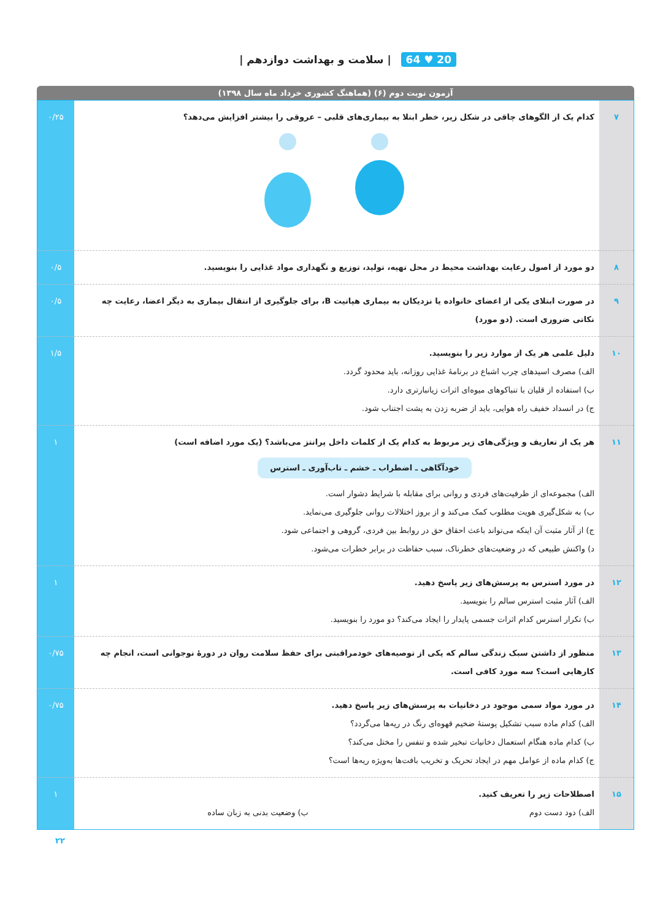20 ♥ 64 | سلامت و بهداشت دوازدهم |
آزمون نوبت دوم (۶) (هماهنگ کشوری خرداد ماه سال ۱۳۹۸)
| ۷ | کدام یک از الگوهای چاقی در شکل زیر، خطر ابتلا به بیماری‌های قلبی – عروقی را بیشتر افزایش می‌دهد؟ | ۰/۲۵ |
| ۸ | دو مورد از اصول رعایت بهداشت محیط در محل تهیه، تولید، توزیع و نگهداری مواد غذایی را بنویسید. | ۰/۵ |
| ۹ | در صورت ابتلای یکی از اعضای خانواده یا نزدیکان به بیماری هپاتیت B، برای جلوگیری از انتقال بیماری به دیگر اعضا، رعایت چه نکاتی ضروری است. (دو مورد) | ۰/۵ |
| ۱۰ | دلیل علمی هر یک از موارد زیر را بنویسید. الف) مصرف اسیدهای چرب اشباع در برنامهٔ غذایی روزانه، باید محدود گردد. ب) استفاده از قلیان با تنباکوهای میوه‌ای اثرات زیانبارتری دارد. ج) در انسداد خفیف راه هوایی، باید از ضربه زدن به پشت اجتناب شود. | ۱/۵ |
| ۱۱ | هر یک از تعاریف و ویژگی‌های زیر مربوط به کدام یک از کلمات داخل پرانتز می‌باشد؟ (یک مورد اضافه است) خودآگاهی ـ اضطراب ـ خشم ـ تاب‌آوری ـ استرس الف) مجموعه‌ای از ظرفیت‌های فردی و روانی برای مقابله با شرایط دشوار است. ب) به شکل‌گیری هویت مطلوب کمک می‌کند و از بروز اختلالات روانی جلوگیری می‌نماید. ج) از آثار مثبت آن اینکه می‌تواند باعث احقاق حق در روابط بین فردی، گروهی و اجتماعی شود. د) واکنش طبیعی که در وضعیت‌های خطرناک، سبب حفاظت در برابر خطرات می‌شود. | ۱ |
| ۱۲ | در مورد استرس به پرسش‌های زیر پاسخ دهید. الف) آثار مثبت استرس سالم را بنویسید. ب) تکرار استرس کدام اثرات جسمی پایدار را ایجاد می‌کند؟ دو مورد را بنویسید. | ۱ |
| ۱۳ | منظور از داشتن سبک زندگی سالم که یکی از توصیه‌های خودمراقبتی برای حفظ سلامت روان در دورهٔ نوجوانی است، انجام چه کارهایی است؟ سه مورد کافی است. | ۰/۷۵ |
| ۱۴ | در مورد مواد سمی موجود در دخانیات به پرسش‌های زیر پاسخ دهید. الف) کدام ماده سبب تشکیل پوستهٔ ضخیم قهوه‌ای رنگ در ریه‌ها می‌گردد؟ ب) کدام ماده هنگام استعمال دخانیات تبخیر شده و تنفس را مختل می‌کند؟ ج) کدام ماده از عوامل مهم در ایجاد تحریک و تخریب بافت‌ها به‌ویژه ریه‌ها است؟ | ۰/۷۵ |
| ۱۵ | اصطلاحات زیر را تعریف کنید. الف) دود دست دوم ب) وضعیت بدنی به زبان ساده | ۱ |
۲۲